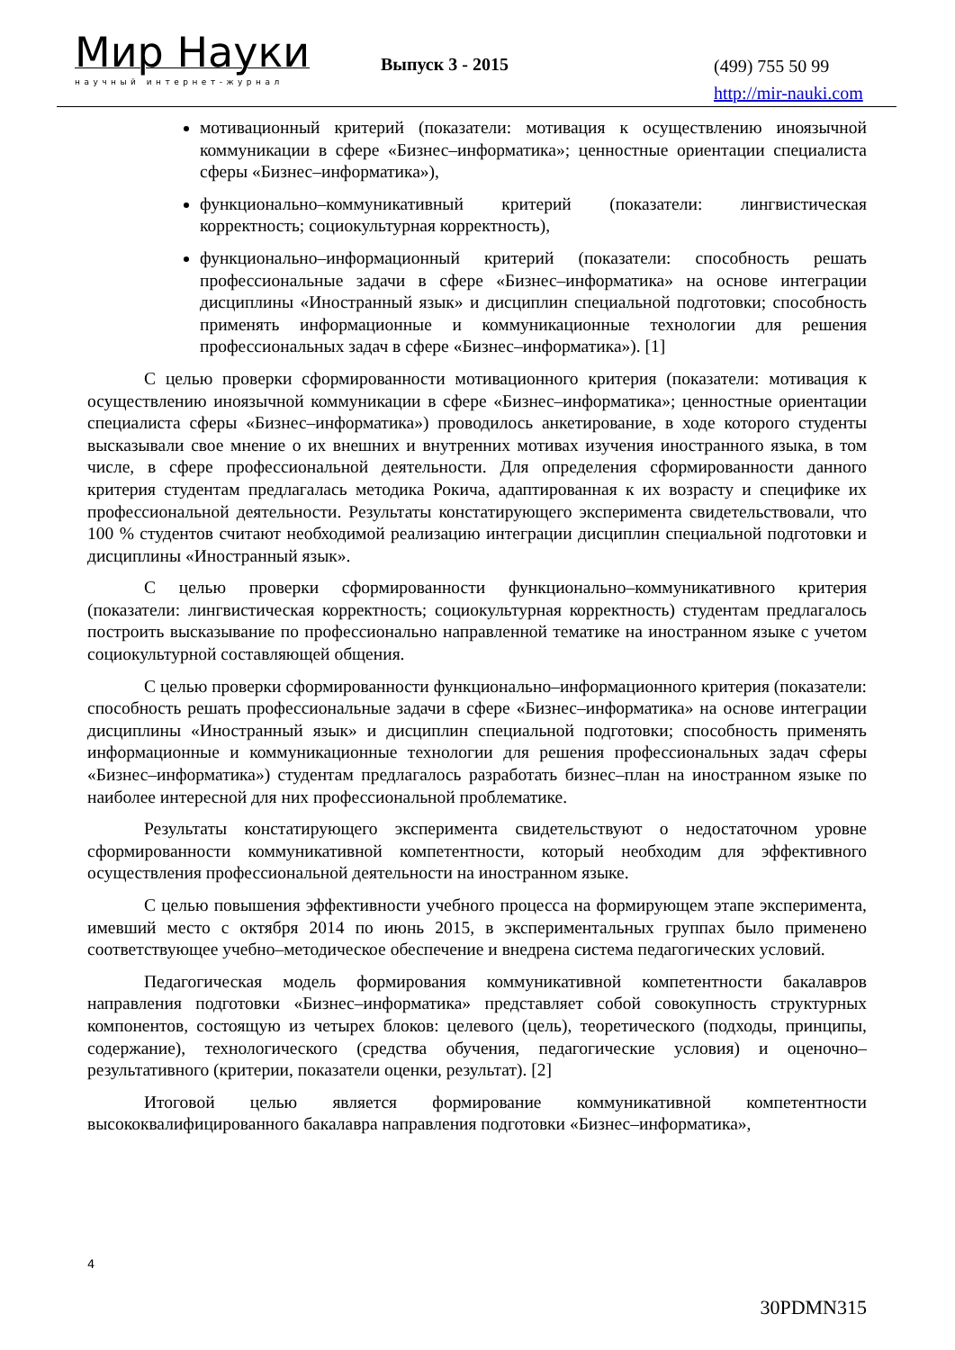Мир Науки
научный интернет-журнал
Выпуск 3 - 2015
(499) 755 50 99
http://mir-nauki.com
мотивационный критерий (показатели: мотивация к осуществлению иноязычной коммуникации в сфере «Бизнес–информатика»; ценностные ориентации специалиста сферы «Бизнес–информатика»),
функционально–коммуникативный критерий (показатели: лингвистическая корректность; социокультурная корректность),
функционально–информационный критерий (показатели: способность решать профессиональные задачи в сфере «Бизнес–информатика» на основе интеграции дисциплины «Иностранный язык» и дисциплин специальной подготовки; способность применять информационные и коммуникационные технологии для решения профессиональных задач в сфере «Бизнес–информатика»). [1]
С целью проверки сформированности мотивационного критерия (показатели: мотивация к осуществлению иноязычной коммуникации в сфере «Бизнес–информатика»; ценностные ориентации специалиста сферы «Бизнес–информатика») проводилось анкетирование, в ходе которого студенты высказывали свое мнение о их внешних и внутренних мотивах изучения иностранного языка, в том числе, в сфере профессиональной деятельности. Для определения сформированности данного критерия студентам предлагалась методика Рокича, адаптированная к их возрасту и специфике их профессиональной деятельности. Результаты констатирующего эксперимента свидетельствовали, что 100 % студентов считают необходимой реализацию интеграции дисциплин специальной подготовки и дисциплины «Иностранный язык».
С целью проверки сформированности функционально–коммуникативного критерия (показатели: лингвистическая корректность; социокультурная корректность) студентам предлагалось построить высказывание по профессионально направленной тематике на иностранном языке с учетом социокультурной составляющей общения.
С целью проверки сформированности функционально–информационного критерия (показатели: способность решать профессиональные задачи в сфере «Бизнес–информатика» на основе интеграции дисциплины «Иностранный язык» и дисциплин специальной подготовки; способность применять информационные и коммуникационные технологии для решения профессиональных задач сферы «Бизнес–информатика») студентам предлагалось разработать бизнес–план на иностранном языке по наиболее интересной для них профессиональной проблематике.
Результаты констатирующего эксперимента свидетельствуют о недостаточном уровне сформированности коммуникативной компетентности, который необходим для эффективного осуществления профессиональной деятельности на иностранном языке.
С целью повышения эффективности учебного процесса на формирующем этапе эксперимента, имевший место с октября 2014 по июнь 2015, в экспериментальных группах было применено соответствующее учебно–методическое обеспечение и внедрена система педагогических условий.
Педагогическая модель формирования коммуникативной компетентности бакалавров направления подготовки «Бизнес–информатика» представляет собой совокупность структурных компонентов, состоящую из четырех блоков: целевого (цель), теоретического (подходы, принципы, содержание), технологического (средства обучения, педагогические условия) и оценочно–результативного (критерии, показатели оценки, результат). [2]
Итоговой целью является формирование коммуникативной компетентности высококвалифицированного бакалавра направления подготовки «Бизнес–информатика»,
4
30PDMN315